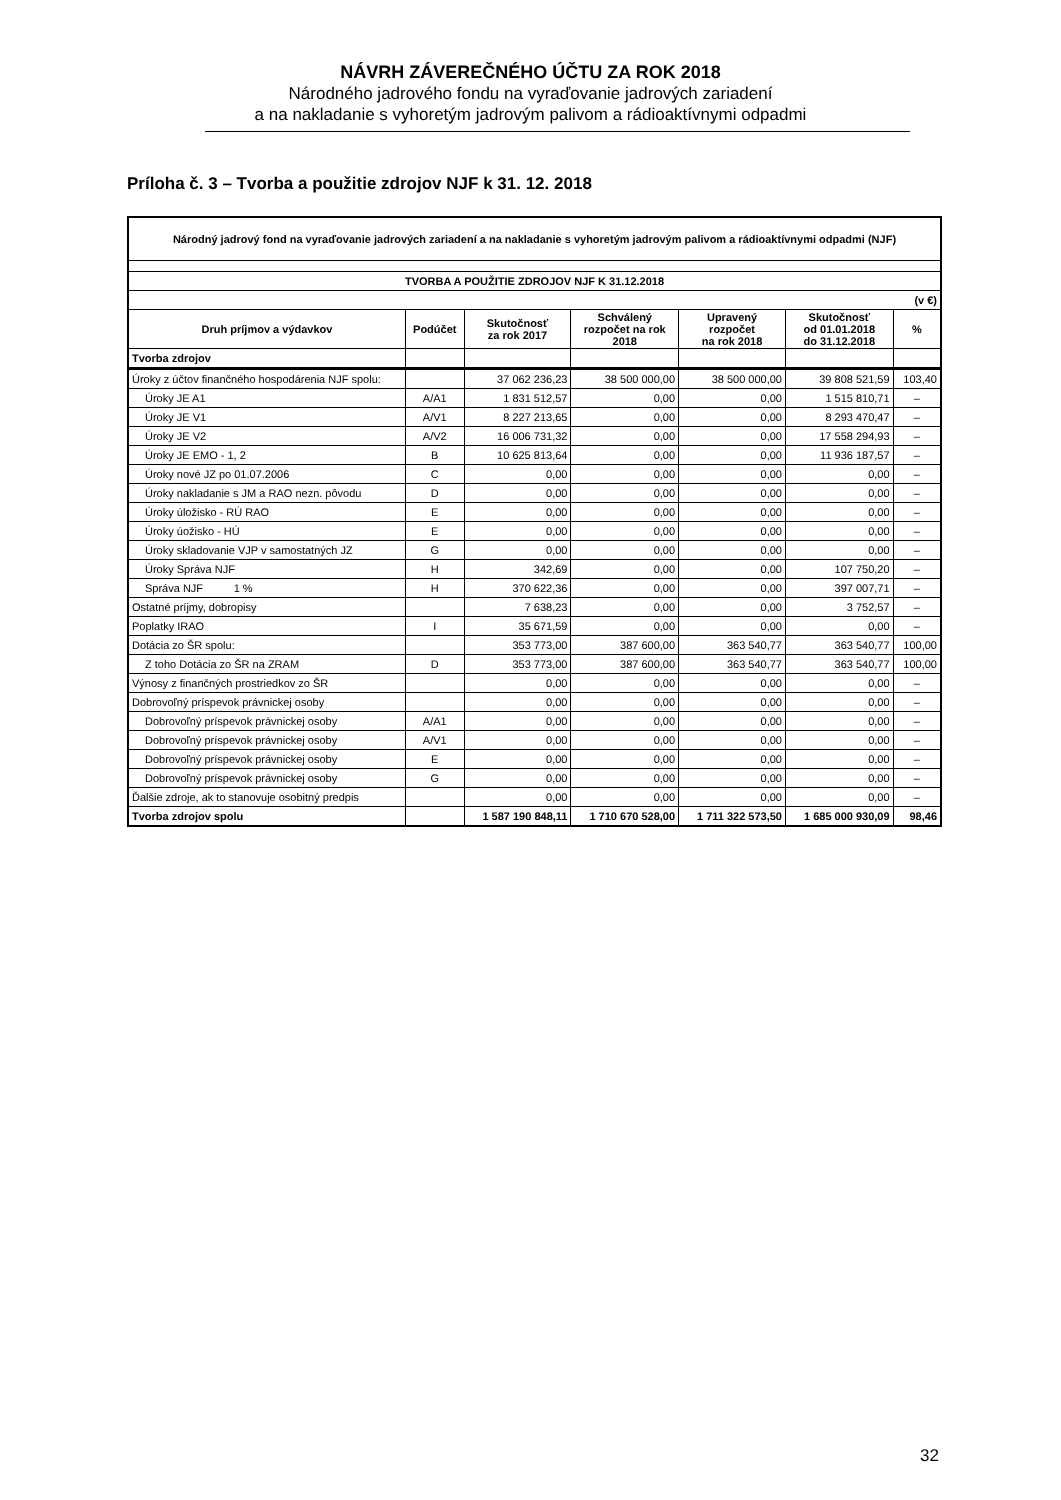NÁVRH ZÁVEREČNÉHO ÚČTU ZA ROK 2018
Národného jadrového fondu na vyraďovanie jadrových zariadení
a na nakladanie s vyhoretým jadrovým palivom a rádioaktívnymi odpadmi
Príloha č. 3 – Tvorba a použitie zdrojov NJF k 31. 12. 2018
| Národný jadrový fond na vyraďovanie jadrových zariadení a na nakladanie s vyhoretým jadrovým palivom a rádioaktívnymi odpadmi (NJF) | | | | | | |
| --- | --- | --- | --- | --- | --- | --- |
| TVORBA A POUŽITIE ZDROJOV NJF K 31.12.2018 | | | | | | |
| (v €) | | | | | | |
| Druh príjmov a výdavkov | Podúčet | Skutočnosť za rok 2017 | Schválený rozpočet na rok 2018 | Upravený rozpočet na rok 2018 | Skutočnosť od 01.01.2018 do 31.12.2018 | % |
| Tvorba zdrojov | | | | | | |
| Úroky z účtov finančného hospodárenia NJF spolu: | | 37 062 236,23 | 38 500 000,00 | 38 500 000,00 | 39 808 521,59 | 103,40 |
| Úroky JE A1 | A/A1 | 1 831 512,57 | 0,00 | 0,00 | 1 515 810,71 | – |
| Úroky JE V1 | A/V1 | 8 227 213,65 | 0,00 | 0,00 | 8 293 470,47 | – |
| Úroky JE V2 | A/V2 | 16 006 731,32 | 0,00 | 0,00 | 17 558 294,93 | – |
| Úroky JE EMO - 1, 2 | B | 10 625 813,64 | 0,00 | 0,00 | 11 936 187,57 | – |
| Úroky nové JZ po 01.07.2006 | C | 0,00 | 0,00 | 0,00 | 0,00 | – |
| Úroky nakladanie s JM a RAO nezn. pôvodu | D | 0,00 | 0,00 | 0,00 | 0,00 | – |
| Úroky úložisko - RÚ RAO | E | 0,00 | 0,00 | 0,00 | 0,00 | – |
| Úroky úožisko - HÚ | E | 0,00 | 0,00 | 0,00 | 0,00 | – |
| Úroky skladovanie VJP v samostatných JZ | G | 0,00 | 0,00 | 0,00 | 0,00 | – |
| Úroky Správa NJF | H | 342,69 | 0,00 | 0,00 | 107 750,20 | – |
| Správa NJF 1 % | H | 370 622,36 | 0,00 | 0,00 | 397 007,71 | – |
| Ostatné príjmy, dobropisy | | 7 638,23 | 0,00 | 0,00 | 3 752,57 | – |
| Poplatky IRAO | I | 35 671,59 | 0,00 | 0,00 | 0,00 | – |
| Dotácia zo ŠR spolu: | | 353 773,00 | 387 600,00 | 363 540,77 | 363 540,77 | 100,00 |
| Z toho Dotácia zo ŠR na ZRAM | D | 353 773,00 | 387 600,00 | 363 540,77 | 363 540,77 | 100,00 |
| Výnosy z finančných prostriedkov zo ŠR | | 0,00 | 0,00 | 0,00 | 0,00 | – |
| Dobrovoľný príspevok právnickej osoby | | 0,00 | 0,00 | 0,00 | 0,00 | – |
| Dobrovoľný príspevok právnickej osoby | A/A1 | 0,00 | 0,00 | 0,00 | 0,00 | – |
| Dobrovoľný príspevok právnickej osoby | A/V1 | 0,00 | 0,00 | 0,00 | 0,00 | – |
| Dobrovoľný príspevok právnickej osoby | E | 0,00 | 0,00 | 0,00 | 0,00 | – |
| Dobrovoľný príspevok právnickej osoby | G | 0,00 | 0,00 | 0,00 | 0,00 | – |
| Ďalšie zdroje, ak to stanovuje osobitný predpis | | 0,00 | 0,00 | 0,00 | 0,00 | – |
| Tvorba zdrojov spolu | | 1 587 190 848,11 | 1 710 670 528,00 | 1 711 322 573,50 | 1 685 000 930,09 | 98,46 |
32